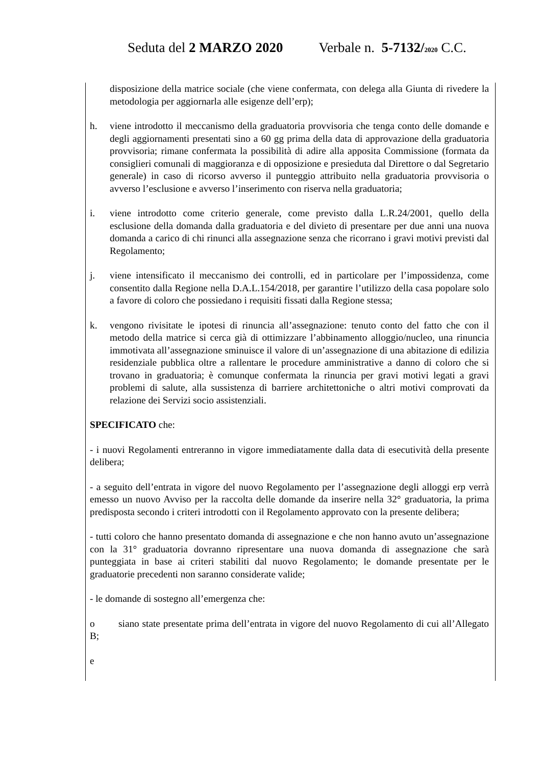Seduta del 2 MARZO 2020 Verbale n. 5-7132/2020 C.C.
disposizione della matrice sociale (che viene confermata, con delega alla Giunta di rivedere la metodologia per aggiornarla alle esigenze dell’erp);
h. viene introdotto il meccanismo della graduatoria provvisoria che tenga conto delle domande e degli aggiornamenti presentati sino a 60 gg prima della data di approvazione della graduatoria provvisoria; rimane confermata la possibilità di adire alla apposita Commissione (formata da consiglieri comunali di maggioranza e di opposizione e presieduta dal Direttore o dal Segretario generale) in caso di ricorso avverso il punteggio attribuito nella graduatoria provvisoria o avverso l’esclusione e avverso l’inserimento con riserva nella graduatoria;
i. viene introdotto come criterio generale, come previsto dalla L.R.24/2001, quello della esclusione della domanda dalla graduatoria e del divieto di presentare per due anni una nuova domanda a carico di chi rinunci alla assegnazione senza che ricorrano i gravi motivi previsti dal Regolamento;
j. viene intensificato il meccanismo dei controlli, ed in particolare per l’impossidenza, come consentito dalla Regione nella D.A.L.154/2018, per garantire l’utilizzo della casa popolare solo a favore di coloro che possiedano i requisiti fissati dalla Regione stessa;
k. vengono rivisitate le ipotesi di rinuncia all’assegnazione: tenuto conto del fatto che con il metodo della matrice si cerca già di ottimizzare l’abbinamento alloggio/nucleo, una rinuncia immotivata all’assegnazione sminuisce il valore di un’assegnazione di una abitazione di edilizia residenziale pubblica oltre a rallentare le procedure amministrative a danno di coloro che si trovano in graduatoria; è comunque confermata la rinuncia per gravi motivi legati a gravi problemi di salute, alla sussistenza di barriere architettoniche o altri motivi comprovati da relazione dei Servizi socio assistenziali.
SPECIFICATO che:
- i nuovi Regolamenti entreranno in vigore immediatamente dalla data di esecutività della presente delibera;
- a seguito dell’entrata in vigore del nuovo Regolamento per l’assegnazione degli alloggi erp verrà emesso un nuovo Avviso per la raccolta delle domande da inserire nella 32° graduatoria, la prima predisposta secondo i criteri introdotti con il Regolamento approvato con la presente delibera;
- tutti coloro che hanno presentato domanda di assegnazione e che non hanno avuto un’assegnazione con la 31° graduatoria dovranno ripresentare una nuova domanda di assegnazione che sarà punteggiata in base ai criteri stabiliti dal nuovo Regolamento; le domande presentate per le graduatorie precedenti non saranno considerate valide;
- le domande di sostegno all’emergenza che:
o siano state presentate prima dell’entrata in vigore del nuovo Regolamento di cui all’Allegato B;
e